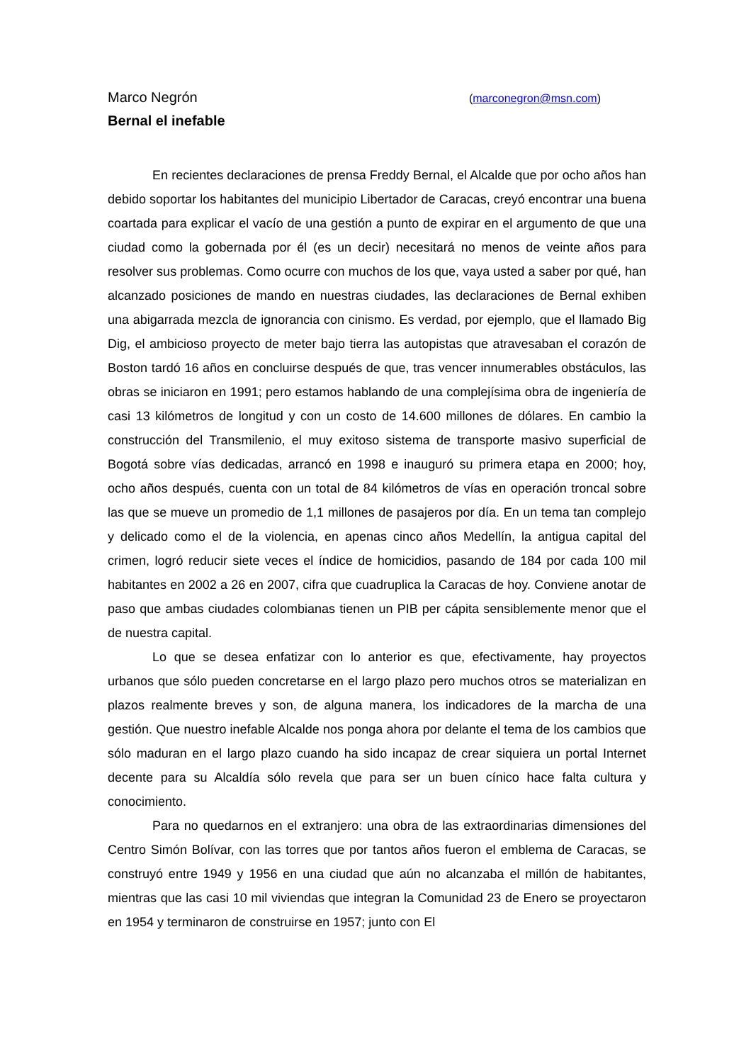Marco Negrón (marconegron@msn.com)
Bernal el inefable
En recientes declaraciones de prensa Freddy Bernal, el Alcalde que por ocho años han debido soportar los habitantes del municipio Libertador de Caracas, creyó encontrar una buena coartada para explicar el vacío de una gestión a punto de expirar en el argumento de que una ciudad como la gobernada por él (es un decir) necesitará no menos de veinte años para resolver sus problemas. Como ocurre con muchos de los que, vaya usted a saber por qué, han alcanzado posiciones de mando en nuestras ciudades, las declaraciones de Bernal exhiben una abigarrada mezcla de ignorancia con cinismo. Es verdad, por ejemplo, que el llamado Big Dig, el ambicioso proyecto de meter bajo tierra las autopistas que atravesaban el corazón de Boston tardó 16 años en concluirse después de que, tras vencer innumerables obstáculos, las obras se iniciaron en 1991; pero estamos hablando de una complejísima obra de ingeniería de casi 13 kilómetros de longitud y con un costo de 14.600 millones de dólares. En cambio la construcción del Transmilenio, el muy exitoso sistema de transporte masivo superficial de Bogotá sobre vías dedicadas, arrancó en 1998 e inauguró su primera etapa en 2000; hoy, ocho años después, cuenta con un total de 84 kilómetros de vías en operación troncal sobre las que se mueve un promedio de 1,1 millones de pasajeros por día. En un tema tan complejo y delicado como el de la violencia, en apenas cinco años Medellín, la antigua capital del crimen, logró reducir siete veces el índice de homicidios, pasando de 184 por cada 100 mil habitantes en 2002 a 26 en 2007, cifra que cuadruplica la Caracas de hoy. Conviene anotar de paso que ambas ciudades colombianas tienen un PIB per cápita sensiblemente menor que el de nuestra capital.
Lo que se desea enfatizar con lo anterior es que, efectivamente, hay proyectos urbanos que sólo pueden concretarse en el largo plazo pero muchos otros se materializan en plazos realmente breves y son, de alguna manera, los indicadores de la marcha de una gestión. Que nuestro inefable Alcalde nos ponga ahora por delante el tema de los cambios que sólo maduran en el largo plazo cuando ha sido incapaz de crear siquiera un portal Internet decente para su Alcaldía sólo revela que para ser un buen cínico hace falta cultura y conocimiento.
Para no quedarnos en el extranjero: una obra de las extraordinarias dimensiones del Centro Simón Bolívar, con las torres que por tantos años fueron el emblema de Caracas, se construyó entre 1949 y 1956 en una ciudad que aún no alcanzaba el millón de habitantes, mientras que las casi 10 mil viviendas que integran la Comunidad 23 de Enero se proyectaron en 1954 y terminaron de construirse en 1957; junto con El